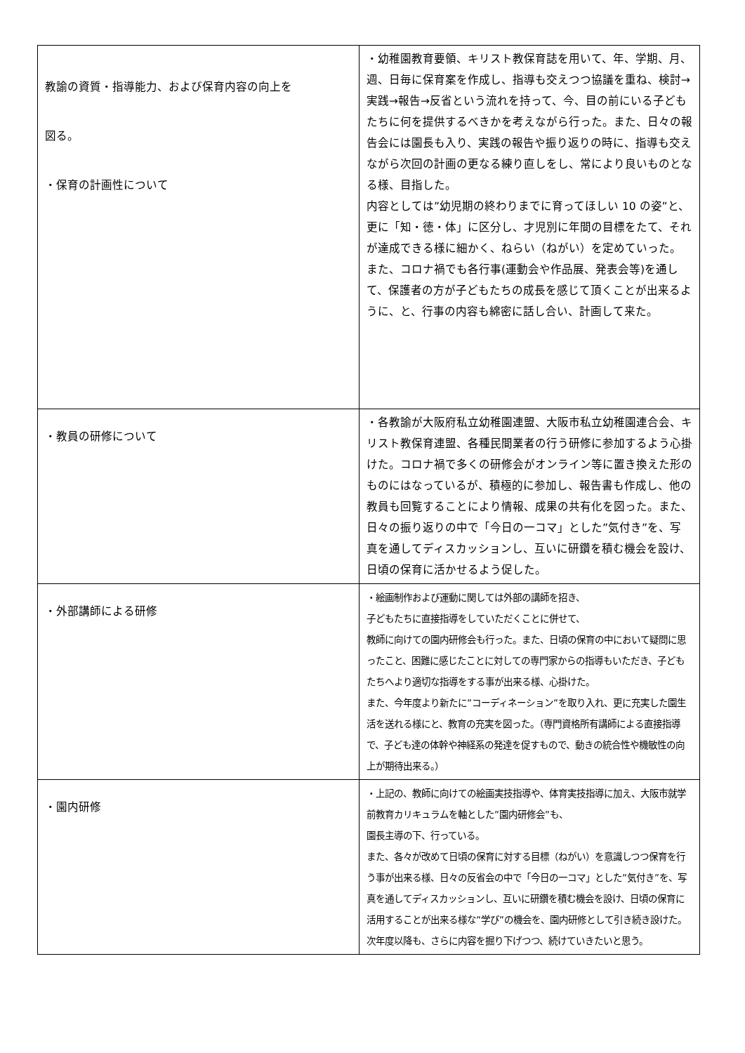| 教諭の資質・指導能力、および保育内容の向上を 図る。 ・保育の計画性について | ・幼稚園教育要領、キリスト教保育誌を用いて、年、学期、月、週、日毎に保育案を作成し、指導も交えつつ協議を重ね、検討→実践→報告→反省という流れを持って、今、目の前にいる子どもたちに何を提供するべきかを考えながら行った。また、日々の報告会には園長も入り、実践の報告や振り返りの時に、指導も交えながら次回の計画の更なる練り直しをし、常により良いものとなる様、目指した。 内容としては”幼児期の終わりまでに育ってほしい 10 の姿”と、更に「知・徳・体」に区分し、才児別に年間の目標をたて、それが達成できる様に細かく、ねらい（ねがい）を定めていった。 また、コロナ禍でも各行事(運動会や作品展、発表会等)を通して、保護者の方が子どもたちの成長を感じて頂くことが出来るように、と、行事の内容も綿密に話し合い、計画して来た。 |
| ・教員の研修について | ・各教諭が大阪府私立幼稚園連盟、大阪市私立幼稚園連合会、キリスト教保育連盟、各種民間業者の行う研修に参加するよう心掛けた。コロナ禍で多くの研修会がオンライン等に置き換えた形のものにはなっているが、積極的に参加し、報告書も作成し、他の教員も回覧することにより情報、成果の共有化を図った。また、日々の振り返りの中で「今日の一コマ」とした”気付き”を、写真を通してディスカッションし、互いに研鑽を積む機会を設け、日頃の保育に活かせるよう促した。 |
| ・外部講師による研修 | ・絵画制作および運動に関しては外部の講師を招き、 子どもたちに直接指導をしていただくことに併せて、 教師に向けての園内研修会も行った。また、日頃の保育の中において疑問に思ったこと、困難に感じたことに対しての専門家からの指導もいただき、子どもたちへより適切な指導をする事が出来る様、心掛けた。 また、今年度より新たに”コーディネーション”を取り入れ、更に充実した園生活を送れる様にと、教育の充実を図った。（専門資格所有講師による直接指導で、子ども達の体幹や神経系の発達を促すもので、動きの統合性や機敏性の向上が期待出来る。） |
| ・園内研修 | ・上記の、教師に向けての絵画実技指導や、体育実技指導に加え、大阪市就学前教育カリキュラムを軸とした”園内研修会”も、 園長主導の下、行っている。 また、各々が改めて日頃の保育に対する目標（ねがい）を意識しつつ保育を行う事が出来る様、日々の反省会の中で「今日の一コマ」とした”気付き”を、写真を通してディスカッションし、互いに研鑽を積む機会を設け、日頃の保育に活用することが出来る様な”学び”の機会を、園内研修として引き続き設けた。次年度以降も、さらに内容を掘り下げつつ、続けていきたいと思う。 |